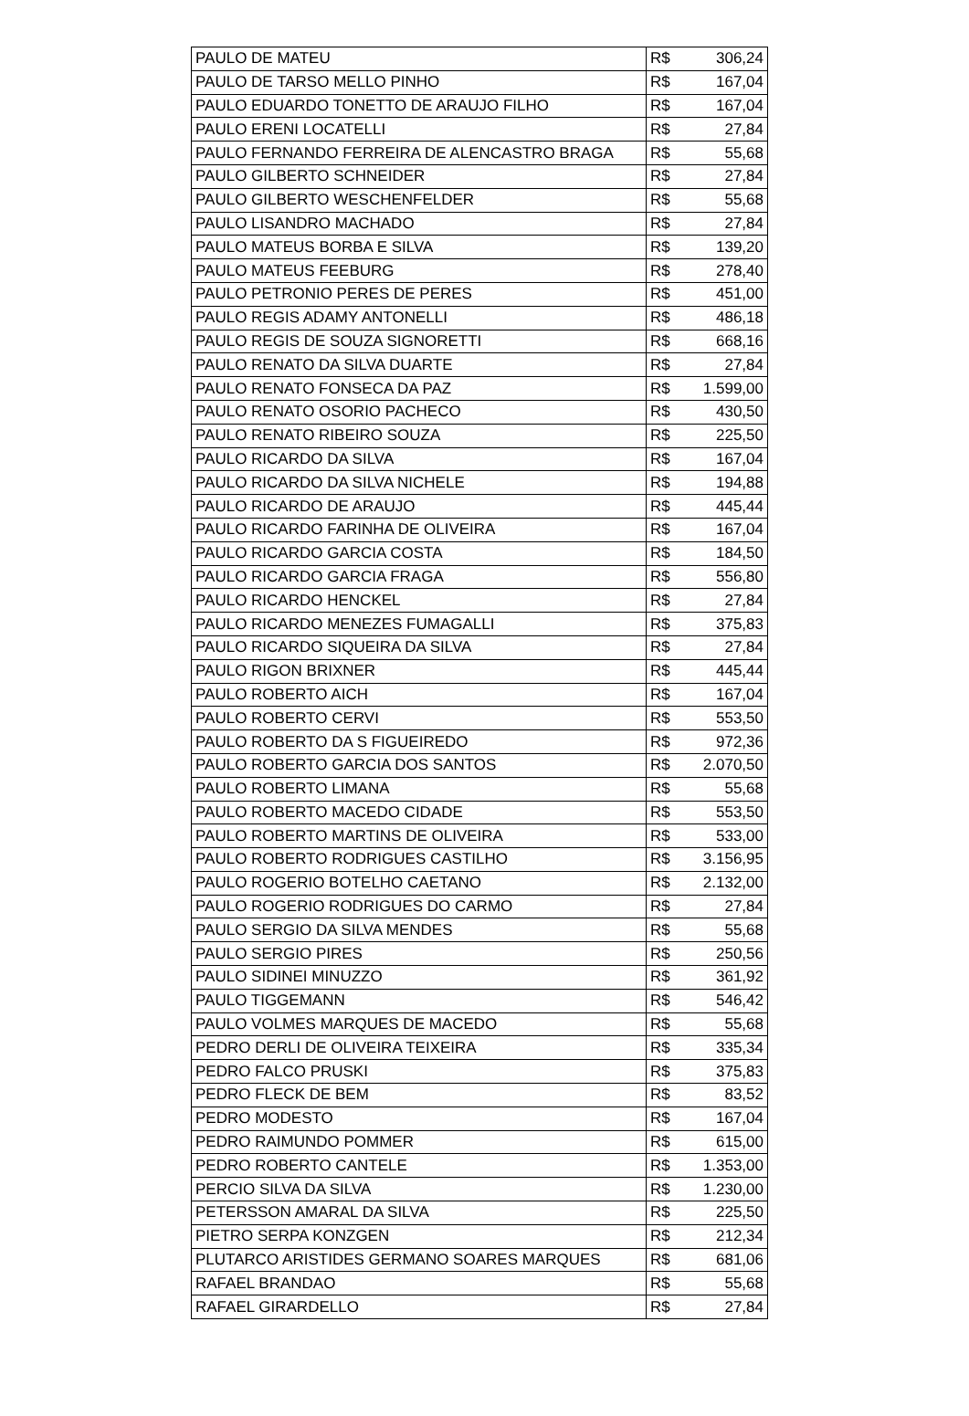| PAULO DE MATEU | R$ | 306,24 |
| PAULO DE TARSO MELLO PINHO | R$ | 167,04 |
| PAULO EDUARDO TONETTO DE ARAUJO FILHO | R$ | 167,04 |
| PAULO ERENI LOCATELLI | R$ | 27,84 |
| PAULO FERNANDO FERREIRA DE ALENCASTRO BRAGA | R$ | 55,68 |
| PAULO GILBERTO SCHNEIDER | R$ | 27,84 |
| PAULO GILBERTO WESCHENFELDER | R$ | 55,68 |
| PAULO LISANDRO MACHADO | R$ | 27,84 |
| PAULO MATEUS BORBA E SILVA | R$ | 139,20 |
| PAULO MATEUS FEEBURG | R$ | 278,40 |
| PAULO PETRONIO PERES DE PERES | R$ | 451,00 |
| PAULO REGIS ADAMY ANTONELLI | R$ | 486,18 |
| PAULO REGIS DE SOUZA SIGNORETTI | R$ | 668,16 |
| PAULO RENATO DA SILVA DUARTE | R$ | 27,84 |
| PAULO RENATO FONSECA DA PAZ | R$ | 1.599,00 |
| PAULO RENATO OSORIO PACHECO | R$ | 430,50 |
| PAULO RENATO RIBEIRO SOUZA | R$ | 225,50 |
| PAULO RICARDO DA SILVA | R$ | 167,04 |
| PAULO RICARDO DA SILVA NICHELE | R$ | 194,88 |
| PAULO RICARDO DE ARAUJO | R$ | 445,44 |
| PAULO RICARDO FARINHA DE OLIVEIRA | R$ | 167,04 |
| PAULO RICARDO GARCIA COSTA | R$ | 184,50 |
| PAULO RICARDO GARCIA FRAGA | R$ | 556,80 |
| PAULO RICARDO HENCKEL | R$ | 27,84 |
| PAULO RICARDO MENEZES FUMAGALLI | R$ | 375,83 |
| PAULO RICARDO SIQUEIRA DA SILVA | R$ | 27,84 |
| PAULO RIGON BRIXNER | R$ | 445,44 |
| PAULO ROBERTO AICH | R$ | 167,04 |
| PAULO ROBERTO CERVI | R$ | 553,50 |
| PAULO ROBERTO DA S FIGUEIREDO | R$ | 972,36 |
| PAULO ROBERTO GARCIA DOS SANTOS | R$ | 2.070,50 |
| PAULO ROBERTO LIMANA | R$ | 55,68 |
| PAULO ROBERTO MACEDO CIDADE | R$ | 553,50 |
| PAULO ROBERTO MARTINS DE OLIVEIRA | R$ | 533,00 |
| PAULO ROBERTO RODRIGUES CASTILHO | R$ | 3.156,95 |
| PAULO ROGERIO BOTELHO CAETANO | R$ | 2.132,00 |
| PAULO ROGERIO RODRIGUES DO CARMO | R$ | 27,84 |
| PAULO SERGIO DA SILVA MENDES | R$ | 55,68 |
| PAULO SERGIO PIRES | R$ | 250,56 |
| PAULO SIDINEI MINUZZO | R$ | 361,92 |
| PAULO TIGGEMANN | R$ | 546,42 |
| PAULO VOLMES MARQUES DE MACEDO | R$ | 55,68 |
| PEDRO DERLI DE OLIVEIRA TEIXEIRA | R$ | 335,34 |
| PEDRO FALCO PRUSKI | R$ | 375,83 |
| PEDRO FLECK DE BEM | R$ | 83,52 |
| PEDRO MODESTO | R$ | 167,04 |
| PEDRO RAIMUNDO POMMER | R$ | 615,00 |
| PEDRO ROBERTO CANTELE | R$ | 1.353,00 |
| PERCIO SILVA DA SILVA | R$ | 1.230,00 |
| PETERSSON AMARAL DA SILVA | R$ | 225,50 |
| PIETRO SERPA KONZGEN | R$ | 212,34 |
| PLUTARCO ARISTIDES GERMANO SOARES MARQUES | R$ | 681,06 |
| RAFAEL BRANDAO | R$ | 55,68 |
| RAFAEL GIRARDELLO | R$ | 27,84 |